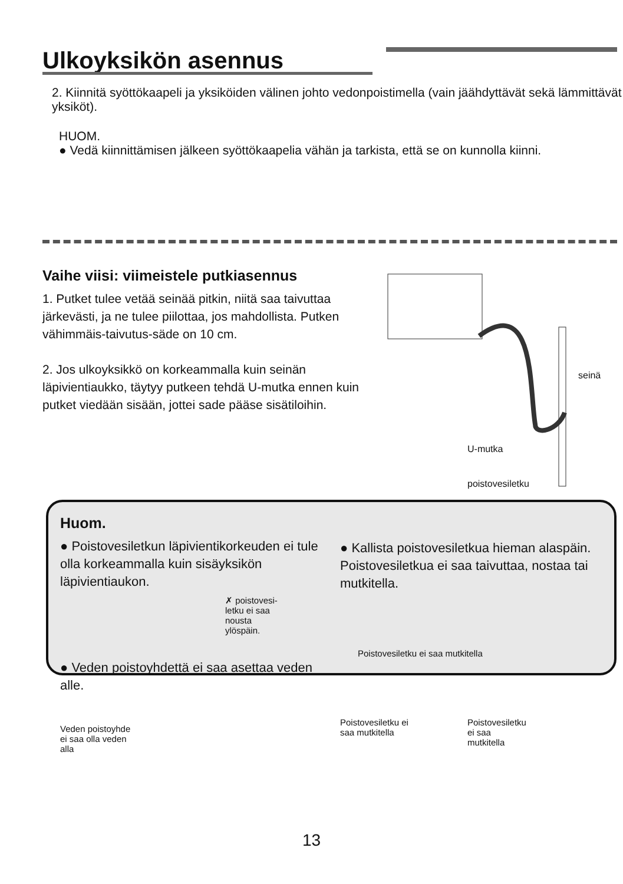Ulkoyksikön asennus
2. Kiinnitä syöttökaapeli ja yksiköiden välinen johto vedonpoistimella (vain jäähdyttävät sekä lämmittävät yksiköt).
HUOM.
● Vedä kiinnittämisen jälkeen syöttökaapelia vähän ja tarkista, että se on kunnolla kiinni.
Vaihe viisi: viimeistele putkiasennus
1. Putket tulee vetää seinää pitkin, niitä saa taivuttaa järkevästi, ja ne tulee piilottaa, jos mahdollista. Putken vähimmäis-taivutus-säde on 10 cm.
2. Jos ulkoyksikkö on korkeammalla kuin seinän läpivientiaukko, täytyy putkeen tehdä U-mutka ennen kuin putket viedään sisään, jottei sade pääse sisätiloihin.
seinä
U-mutka
poistovesiletku
Huom.
● Poistovesiletkun läpivientikorkeuden ei tule olla korkeammalla kuin sisäyksikön läpivientiaukon.
✗ poistovesi-
letku ei saa
nousta
ylöspäin.
● Veden poistoyhdettä ei saa asettaa veden alle.
Veden poistoyhde
ei saa olla veden
alla
● Kallista poistovesiletkua hieman alaspäin. Poistovesiletkua ei saa taivuttaa, nostaa tai mutkitella.
Poistovesiletku ei saa mutkitella
Poistovesiletku ei
saa mutkitella Poistovesiletku
ei saa
mutkitella
13